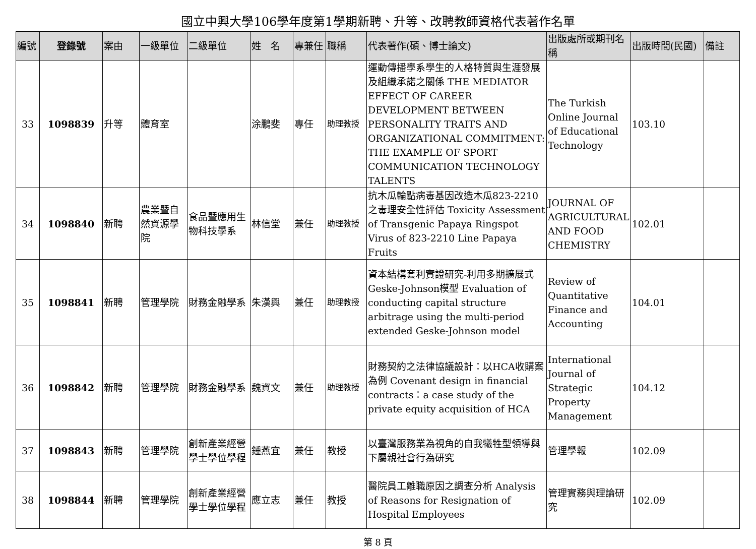國立中興大學106學年度第1學期新聘、升等、改聘教師資格代表著作名單
| 編號 | 登錄號 | 案由 | 一級單位 | 二級單位 | 姓 名 | 專兼任 | 職稱 | 代表著作(碩、博士論文) | 出版處所或期刊名稱 | 出版時間(民國) | 備註 |
| --- | --- | --- | --- | --- | --- | --- | --- | --- | --- | --- | --- |
| 33 | 1098839 | 升等 | 體育室 | | 涂鵬斐 | 專任 | 助理教授 | 運動傳播學系學生的人格特質與生涯發展及組織承諾之關係 THE MEDIATOR EFFECT OF CAREER DEVELOPMENT BETWEEN PERSONALITY TRAITS AND ORGANIZATIONAL COMMITMENT: THE EXAMPLE OF SPORT COMMUNICATION TECHNOLOGY TALENTS | The Turkish Online Journal of Educational Technology | 103.10 | |
| 34 | 1098840 | 新聘 | 農業暨自然資源學院 | 食品暨應用生物科技學系 | 林信堂 | 兼任 | 助理教授 | 抗木瓜輪點病毒基因改造木瓜823-2210之毒理安全性評估 Toxicity Assessment of Transgenic Papaya Ringspot Virus of 823-2210 Line Papaya Fruits | JOURNAL OF AGRICULTURAL AND FOOD CHEMISTRY | 102.01 | |
| 35 | 1098841 | 新聘 | 管理學院 | 財務金融學系 | 朱漢興 | 兼任 | 助理教授 | 資本結構套利實證研究-利用多期擴展式Geske-Johnson模型 Evaluation of conducting capital structure arbitrage using the multi-period extended Geske-Johnson model | Review of Quantitative Finance and Accounting | 104.01 | |
| 36 | 1098842 | 新聘 | 管理學院 | 財務金融學系 | 魏資文 | 兼任 | 助理教授 | 財務契約之法律協議設計：以HCA收購案為例 Covenant design in financial contracts：a case study of the private equity acquisition of HCA | International Journal of Strategic Property Management | 104.12 | |
| 37 | 1098843 | 新聘 | 管理學院 | 創新產業經營學士學位學程 | 鍾燕宜 | 兼任 | 教授 | 以臺灣服務業為視角的自我犧牲型領導與下屬親社會行為研究 | 管理學報 | 102.09 | |
| 38 | 1098844 | 新聘 | 管理學院 | 創新產業經營學士學位學程 | 應立志 | 兼任 | 教授 | 醫院員工離職原因之調查分析 Analysis of Reasons for Resignation of Hospital Employees | 管理實務與理論研究 | 102.09 | |
第 8 頁